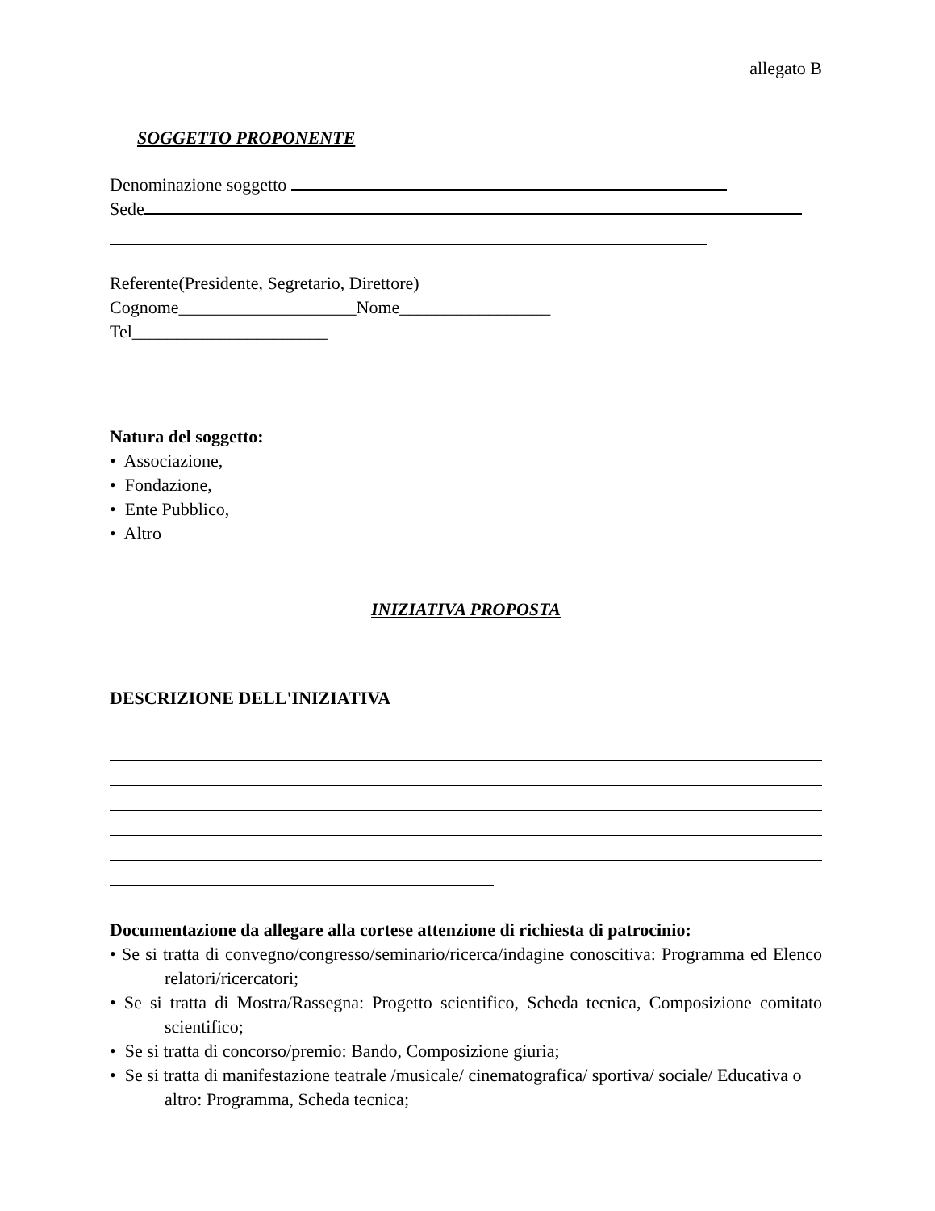allegato B
SOGGETTO PROPONENTE
Denominazione soggetto
Sede
Referente(Presidente, Segretario, Direttore)
Cognome____________________Nome_________________
Tel______________________
Natura del soggetto:
• Associazione,
• Fondazione,
• Ente Pubblico,
• Altro
INIZIATIVA PROPOSTA
DESCRIZIONE DELL'INIZIATIVA
Documentazione da allegare alla cortese attenzione di richiesta di patrocinio:
• Se si tratta di convegno/congresso/seminario/ricerca/indagine conoscitiva: Programma ed Elenco relatori/ricercatori;
• Se si tratta di Mostra/Rassegna: Progetto scientifico, Scheda tecnica, Composizione comitato scientifico;
• Se si tratta di concorso/premio: Bando, Composizione giuria;
• Se si tratta di manifestazione teatrale /musicale/ cinematografica/ sportiva/ sociale/ Educativa o altro: Programma, Scheda tecnica;